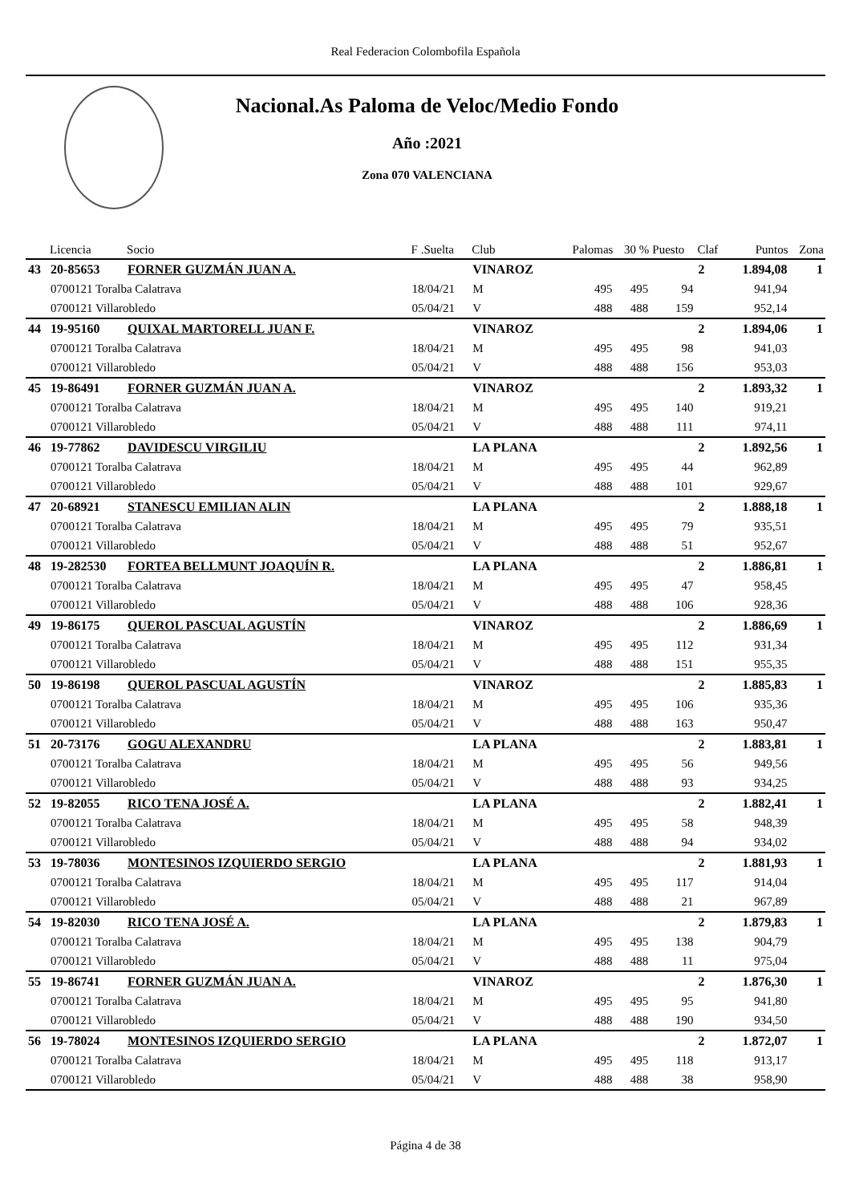Real Federacion Colombofila Española
Nacional.As Paloma de Veloc/Medio Fondo
Año :2021
Zona 070 VALENCIANA
| | Licencia | Socio | F .Suelta | Club | Palomas | 30 % | Puesto | Claf | Puntos | Zona |
| --- | --- | --- | --- | --- | --- | --- | --- | --- | --- | --- |
| 43 | 20-85653 | FORNER GUZMÁN JUAN A. | | VINAROZ | | | | 2 | 1.894,08 | 1 |
| | 0700121 Toralba Calatrava | | 18/04/21 | M | 495 | 495 | 94 | | 941,94 | |
| | 0700121 Villarobledo | | 05/04/21 | V | 488 | 488 | 159 | | 952,14 | |
| 44 | 19-95160 | QUIXAL MARTORELL JUAN F. | | VINAROZ | | | | 2 | 1.894,06 | 1 |
| | 0700121 Toralba Calatrava | | 18/04/21 | M | 495 | 495 | 98 | | 941,03 | |
| | 0700121 Villarobledo | | 05/04/21 | V | 488 | 488 | 156 | | 953,03 | |
| 45 | 19-86491 | FORNER GUZMÁN JUAN A. | | VINAROZ | | | | 2 | 1.893,32 | 1 |
| | 0700121 Toralba Calatrava | | 18/04/21 | M | 495 | 495 | 140 | | 919,21 | |
| | 0700121 Villarobledo | | 05/04/21 | V | 488 | 488 | 111 | | 974,11 | |
| 46 | 19-77862 | DAVIDESCU VIRGILIU | | LA PLANA | | | | 2 | 1.892,56 | 1 |
| | 0700121 Toralba Calatrava | | 18/04/21 | M | 495 | 495 | 44 | | 962,89 | |
| | 0700121 Villarobledo | | 05/04/21 | V | 488 | 488 | 101 | | 929,67 | |
| 47 | 20-68921 | STANESCU EMILIAN ALIN | | LA PLANA | | | | 2 | 1.888,18 | 1 |
| | 0700121 Toralba Calatrava | | 18/04/21 | M | 495 | 495 | 79 | | 935,51 | |
| | 0700121 Villarobledo | | 05/04/21 | V | 488 | 488 | 51 | | 952,67 | |
| 48 | 19-282530 | FORTEA BELLMUNT JOAQUÍN R. | | LA PLANA | | | | 2 | 1.886,81 | 1 |
| | 0700121 Toralba Calatrava | | 18/04/21 | M | 495 | 495 | 47 | | 958,45 | |
| | 0700121 Villarobledo | | 05/04/21 | V | 488 | 488 | 106 | | 928,36 | |
| 49 | 19-86175 | QUEROL PASCUAL AGUSTÍN | | VINAROZ | | | | 2 | 1.886,69 | 1 |
| | 0700121 Toralba Calatrava | | 18/04/21 | M | 495 | 495 | 112 | | 931,34 | |
| | 0700121 Villarobledo | | 05/04/21 | V | 488 | 488 | 151 | | 955,35 | |
| 50 | 19-86198 | QUEROL PASCUAL AGUSTÍN | | VINAROZ | | | | 2 | 1.885,83 | 1 |
| | 0700121 Toralba Calatrava | | 18/04/21 | M | 495 | 495 | 106 | | 935,36 | |
| | 0700121 Villarobledo | | 05/04/21 | V | 488 | 488 | 163 | | 950,47 | |
| 51 | 20-73176 | GOGU ALEXANDRU | | LA PLANA | | | | 2 | 1.883,81 | 1 |
| | 0700121 Toralba Calatrava | | 18/04/21 | M | 495 | 495 | 56 | | 949,56 | |
| | 0700121 Villarobledo | | 05/04/21 | V | 488 | 488 | 93 | | 934,25 | |
| 52 | 19-82055 | RICO TENA JOSÉ A. | | LA PLANA | | | | 2 | 1.882,41 | 1 |
| | 0700121 Toralba Calatrava | | 18/04/21 | M | 495 | 495 | 58 | | 948,39 | |
| | 0700121 Villarobledo | | 05/04/21 | V | 488 | 488 | 94 | | 934,02 | |
| 53 | 19-78036 | MONTESINOS IZQUIERDO SERGIO | | LA PLANA | | | | 2 | 1.881,93 | 1 |
| | 0700121 Toralba Calatrava | | 18/04/21 | M | 495 | 495 | 117 | | 914,04 | |
| | 0700121 Villarobledo | | 05/04/21 | V | 488 | 488 | 21 | | 967,89 | |
| 54 | 19-82030 | RICO TENA JOSÉ A. | | LA PLANA | | | | 2 | 1.879,83 | 1 |
| | 0700121 Toralba Calatrava | | 18/04/21 | M | 495 | 495 | 138 | | 904,79 | |
| | 0700121 Villarobledo | | 05/04/21 | V | 488 | 488 | 11 | | 975,04 | |
| 55 | 19-86741 | FORNER GUZMÁN JUAN A. | | VINAROZ | | | | 2 | 1.876,30 | 1 |
| | 0700121 Toralba Calatrava | | 18/04/21 | M | 495 | 495 | 95 | | 941,80 | |
| | 0700121 Villarobledo | | 05/04/21 | V | 488 | 488 | 190 | | 934,50 | |
| 56 | 19-78024 | MONTESINOS IZQUIERDO SERGIO | | LA PLANA | | | | 2 | 1.872,07 | 1 |
| | 0700121 Toralba Calatrava | | 18/04/21 | M | 495 | 495 | 118 | | 913,17 | |
| | 0700121 Villarobledo | | 05/04/21 | V | 488 | 488 | 38 | | 958,90 | |
Página 4 de 38